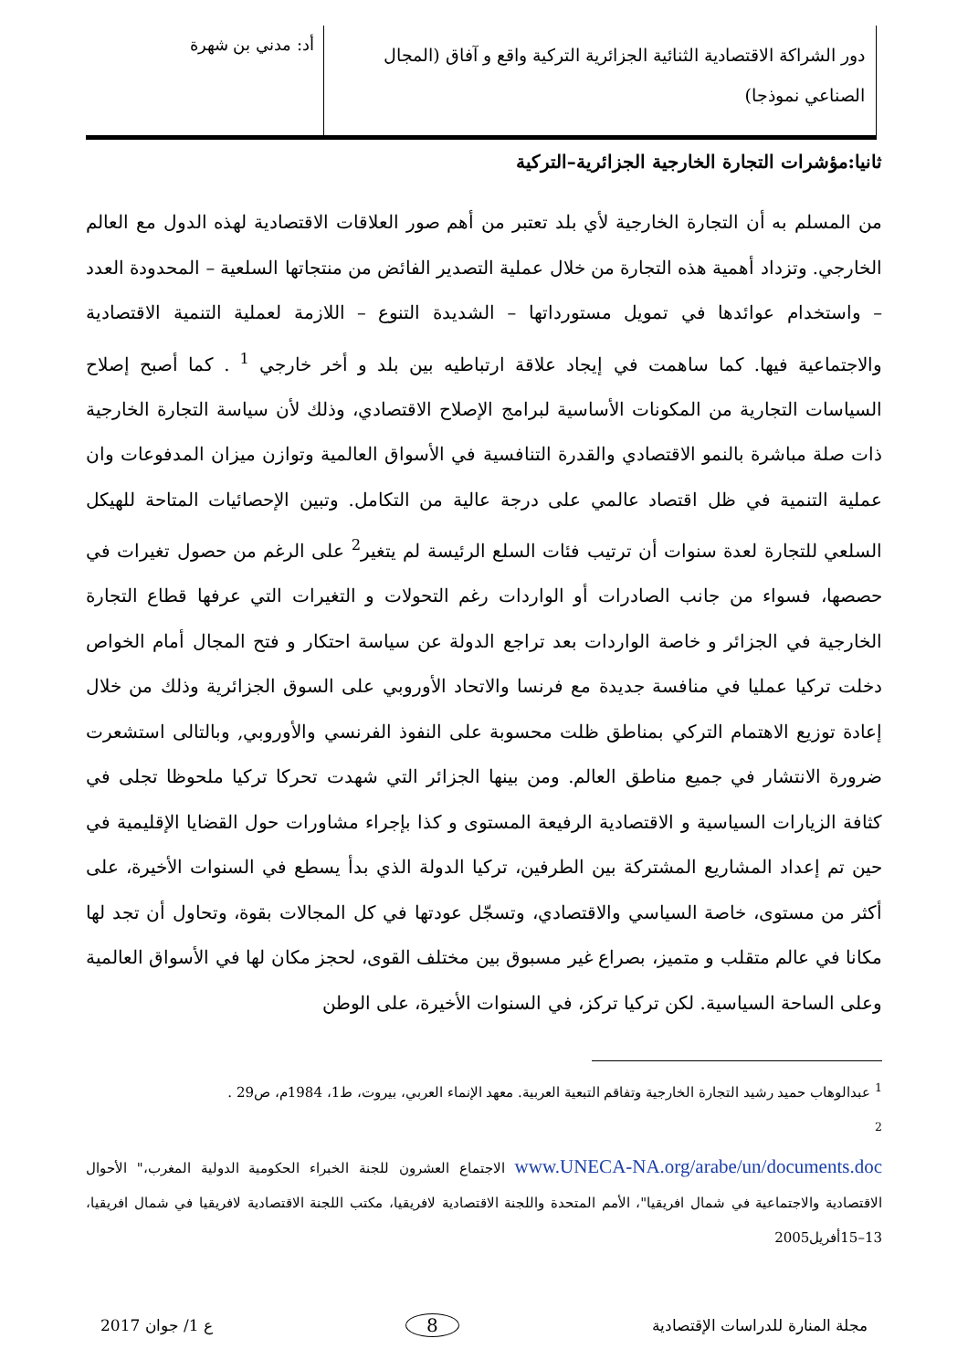دور الشراكة الاقتصادية الثنائية الجزائرية التركية واقع و آفاق (المجال الصناعي نموذجا)
أد: مدني بن شهرة
ثانيا:مؤشرات التجارة الخارجية الجزائرية–التركية
من المسلم به أن التجارة الخارجية لأي بلد تعتبر من أهم صور العلاقات الاقتصادية لهذه الدول مع العالم الخارجي. وتزداد أهمية هذه التجارة من خلال عملية التصدير الفائض من منتجاتها السلعية – المحدودة العدد – واستخدام عوائدها في تمويل مستورداتها – الشديدة التنوع – اللازمة لعملية التنمية الاقتصادية والاجتماعية فيها. كما ساهمت في إيجاد علاقة ارتباطيه بين بلد و أخر خارجي <sup>1</sup> . كما أصبح إصلاح السياسات التجارية من المكونات الأساسية لبرامج الإصلاح الاقتصادي، وذلك لأن سياسة التجارة الخارجية ذات صلة مباشرة بالنمو الاقتصادي والقدرة التنافسية في الأسواق العالمية وتوازن ميزان المدفوعات وان عملية التنمية في ظل اقتصاد عالمي على درجة عالية من التكامل. وتبين الإحصائيات المتاحة للهيكل السلعي للتجارة لعدة سنوات أن ترتيب فئات السلع الرئيسة لم يتغير<sup>2</sup> على الرغم من حصول تغيرات في حصصها، فسواء من جانب الصادرات أو الواردات رغم التحولات و التغيرات التي عرفها قطاع التجارة الخارجية في الجزائر و خاصة الواردات بعد تراجع الدولة عن سياسة احتكار و فتح المجال أمام الخواص دخلت تركيا عمليا في منافسة جديدة مع فرنسا والاتحاد الأوروبي على السوق الجزائرية وذلك من خلال إعادة توزيع الاهتمام التركي بمناطق ظلت محسوبة على النفوذ الفرنسي والأوروبي, وبالتالى استشعرت ضرورة الانتشار في جميع مناطق العالم. ومن بينها الجزائر التي شهدت تحركا تركيا ملحوظا تجلى في كثافة الزيارات السياسية و الاقتصادية الرفيعة المستوى و كذا بإجراء مشاورات حول القضايا الإقليمية في حين تم إعداد المشاريع المشتركة بين الطرفين، تركيا الدولة الذي بدأ يسطع في السنوات الأخيرة، على أكثر من مستوى، خاصة السياسي والاقتصادي، وتسجّل عودتها في كل المجالات بقوة، وتحاول أن تجد لها مكانا في عالم متقلب و متميز، بصراع غير مسبوق بين مختلف القوى، لحجز مكان لها في الأسواق العالمية وعلى الساحة السياسية. لكن تركيا تركز، في السنوات الأخيرة، على الوطن
<sup>1</sup> عبدالوهاب حميد رشيد التجارة الخارجية وتفاقم التبعية العربية. معهد الإنماء العربي، بيروت، ط1، 1984م، ص29 .
<sup>2</sup>
www.UNECA-NA.org/arabe/un/documents.doc الاجتماع العشرون للجنة الخبراء الحكومية الدولية المغرب،" الأحوال الاقتصادية والاجتماعية في شمال افريقيا"، الأمم المتحدة واللجنة الاقتصادية لافريقيا، مكتب اللجنة الاقتصادية لافريقيا في شمال افريقيا، 13–15أفريل2005
مجلة المنارة للدراسات الإقتصادية 8 ع 1/ جوان 2017